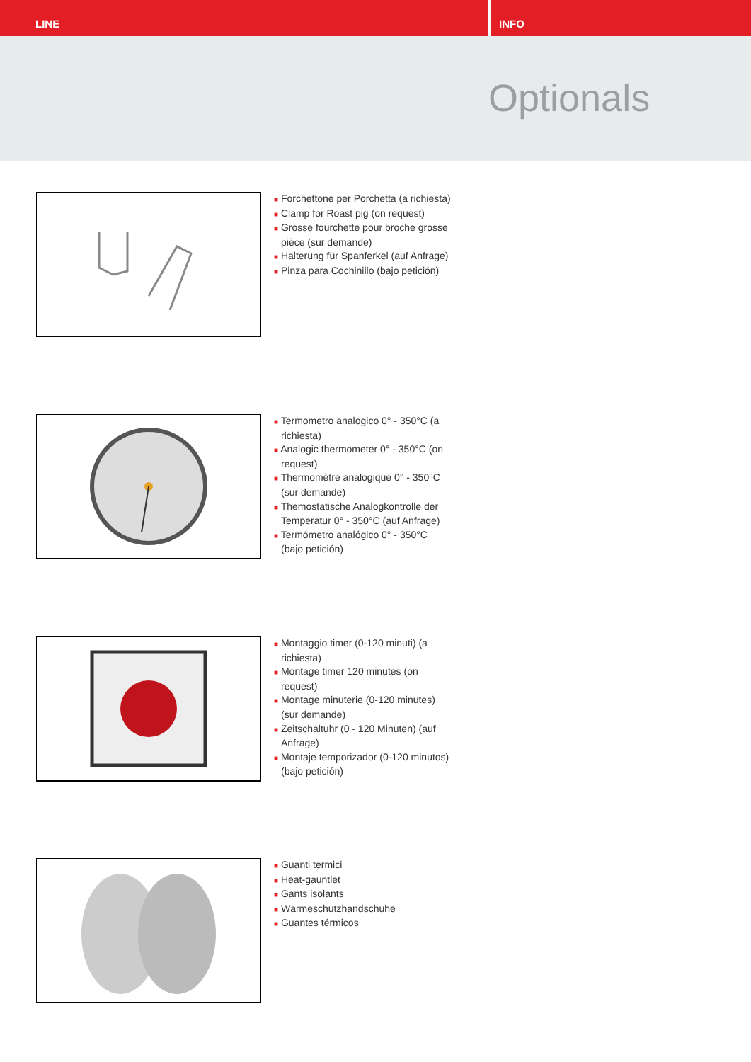LINE INFO
Optionals
■ Forchettone per Porchetta (a richiesta)
■ Clamp for Roast pig (on request)
■ Grosse fourchette pour broche grosse pièce (sur demande)
■ Halterung für Spanferkel (auf Anfrage)
■ Pinza para Cochinillo (bajo petición)
■ Termometro analogico 0° - 350°C (a richiesta)
■ Analogic thermometer 0° - 350°C (on request)
■ Thermomètre analogique 0° - 350°C (sur demande)
■ Themostatische Analogkontrolle der Temperatur 0° - 350°C (auf Anfrage)
■ Termómetro analógico 0° - 350°C (bajo petición)
■ Montaggio timer (0-120 minuti) (a richiesta)
■ Montage timer 120 minutes (on request)
■ Montage minuterie (0-120 minutes) (sur demande)
■ Zeitschaltuhr (0 - 120 Minuten) (auf Anfrage)
■ Montaje temporizador (0-120 minutos) (bajo petición)
■ Guanti termici
■ Heat-gauntlet
■ Gants isolants
■ Wärmeschutzhandschuhe
■ Guantes térmicos